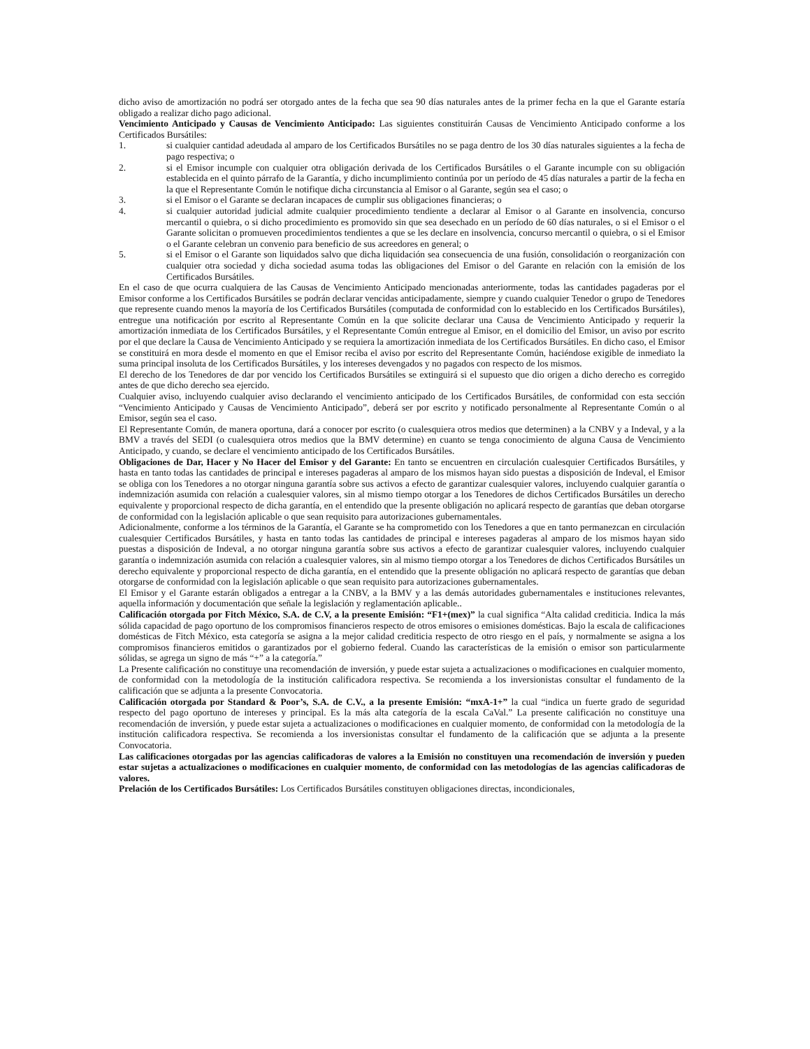dicho aviso de amortización no podrá ser otorgado antes de la fecha que sea 90 días naturales antes de la primer fecha en la que el Garante estaría obligado a realizar dicho pago adicional.
Vencimiento Anticipado y Causas de Vencimiento Anticipado: Las siguientes constituirán Causas de Vencimiento Anticipado conforme a los Certificados Bursátiles:
1. si cualquier cantidad adeudada al amparo de los Certificados Bursátiles no se paga dentro de los 30 días naturales siguientes a la fecha de pago respectiva; o
2. si el Emisor incumple con cualquier otra obligación derivada de los Certificados Bursátiles o el Garante incumple con su obligación establecida en el quinto párrafo de la Garantía, y dicho incumplimiento continúa por un período de 45 días naturales a partir de la fecha en la que el Representante Común le notifique dicha circunstancia al Emisor o al Garante, según sea el caso; o
3. si el Emisor o el Garante se declaran incapaces de cumplir sus obligaciones financieras; o
4. si cualquier autoridad judicial admite cualquier procedimiento tendiente a declarar al Emisor o al Garante en insolvencia, concurso mercantil o quiebra, o si dicho procedimiento es promovido sin que sea desechado en un período de 60 días naturales, o si el Emisor o el Garante solicitan o promueven procedimientos tendientes a que se les declare en insolvencia, concurso mercantil o quiebra, o si el Emisor o el Garante celebran un convenio para beneficio de sus acreedores en general; o
5. si el Emisor o el Garante son liquidados salvo que dicha liquidación sea consecuencia de una fusión, consolidación o reorganización con cualquier otra sociedad y dicha sociedad asuma todas las obligaciones del Emisor o del Garante en relación con la emisión de los Certificados Bursátiles.
En el caso de que ocurra cualquiera de las Causas de Vencimiento Anticipado mencionadas anteriormente, todas las cantidades pagaderas por el Emisor conforme a los Certificados Bursátiles se podrán declarar vencidas anticipadamente, siempre y cuando cualquier Tenedor o grupo de Tenedores que represente cuando menos la mayoría de los Certificados Bursátiles (computada de conformidad con lo establecido en los Certificados Bursátiles), entregue una notificación por escrito al Representante Común en la que solicite declarar una Causa de Vencimiento Anticipado y requerir la amortización inmediata de los Certificados Bursátiles, y el Representante Común entregue al Emisor, en el domicilio del Emisor, un aviso por escrito por el que declare la Causa de Vencimiento Anticipado y se requiera la amortización inmediata de los Certificados Bursátiles. En dicho caso, el Emisor se constituirá en mora desde el momento en que el Emisor reciba el aviso por escrito del Representante Común, haciéndose exigible de inmediato la suma principal insoluta de los Certificados Bursátiles, y los intereses devengados y no pagados con respecto de los mismos.
El derecho de los Tenedores de dar por vencido los Certificados Bursátiles se extinguirá si el supuesto que dio origen a dicho derecho es corregido antes de que dicho derecho sea ejercido.
Cualquier aviso, incluyendo cualquier aviso declarando el vencimiento anticipado de los Certificados Bursátiles, de conformidad con esta sección “Vencimiento Anticipado y Causas de Vencimiento Anticipado”, deberá ser por escrito y notificado personalmente al Representante Común o al Emisor, según sea el caso.
El Representante Común, de manera oportuna, dará a conocer por escrito (o cualesquiera otros medios que determinen) a la CNBV y a Indeval, y a la BMV a través del SEDI (o cualesquiera otros medios que la BMV determine) en cuanto se tenga conocimiento de alguna Causa de Vencimiento Anticipado, y cuando, se declare el vencimiento anticipado de los Certificados Bursátiles.
Obligaciones de Dar, Hacer y No Hacer del Emisor y del Garante: En tanto se encuentren en circulación cualesquier Certificados Bursátiles, y hasta en tanto todas las cantidades de principal e intereses pagaderas al amparo de los mismos hayan sido puestas a disposición de Indeval, el Emisor se obliga con los Tenedores a no otorgar ninguna garantía sobre sus activos a efecto de garantizar cualesquier valores, incluyendo cualquier garantía o indemnización asumida con relación a cualesquier valores, sin al mismo tiempo otorgar a los Tenedores de dichos Certificados Bursátiles un derecho equivalente y proporcional respecto de dicha garantía, en el entendido que la presente obligación no aplicará respecto de garantías que deban otorgarse de conformidad con la legislación aplicable o que sean requisito para autorizaciones gubernamentales.
Adicionalmente, conforme a los términos de la Garantía, el Garante se ha comprometido con los Tenedores a que en tanto permanezcan en circulación cualesquier Certificados Bursátiles, y hasta en tanto todas las cantidades de principal e intereses pagaderas al amparo de los mismos hayan sido puestas a disposición de Indeval, a no otorgar ninguna garantía sobre sus activos a efecto de garantizar cualesquier valores, incluyendo cualquier garantía o indemnización asumida con relación a cualesquier valores, sin al mismo tiempo otorgar a los Tenedores de dichos Certificados Bursátiles un derecho equivalente y proporcional respecto de dicha garantía, en el entendido que la presente obligación no aplicará respecto de garantías que deban otorgarse de conformidad con la legislación aplicable o que sean requisito para autorizaciones gubernamentales.
El Emisor y el Garante estarán obligados a entregar a la CNBV, a la BMV y a las demás autoridades gubernamentales e instituciones relevantes, aquella información y documentación que señale la legislación y reglamentación aplicable..
Calificación otorgada por Fitch México, S.A. de C.V, a la presente Emisión: “F1+(mex)” la cual significa “Alta calidad crediticia. Indica la más sólida capacidad de pago oportuno de los compromisos financieros respecto de otros emisores o emisiones domésticas. Bajo la escala de calificaciones domésticas de Fitch México, esta categoría se asigna a la mejor calidad crediticia respecto de otro riesgo en el país, y normalmente se asigna a los compromisos financieros emitidos o garantizados por el gobierno federal. Cuando las características de la emisión o emisor son particularmente sólidas, se agrega un signo de más “+” a la categoría.”
La Presente calificación no constituye una recomendación de inversión, y puede estar sujeta a actualizaciones o modificaciones en cualquier momento, de conformidad con la metodología de la institución calificadora respectiva. Se recomienda a los inversionistas consultar el fundamento de la calificación que se adjunta a la presente Convocatoria.
Calificación otorgada por Standard & Poor’s, S.A. de C.V., a la presente Emisión: “mxA-1+” la cual “indica un fuerte grado de seguridad respecto del pago oportuno de intereses y principal. Es la más alta categoría de la escala CaVal.” La presente calificación no constituye una recomendación de inversión, y puede estar sujeta a actualizaciones o modificaciones en cualquier momento, de conformidad con la metodología de la institución calificadora respectiva. Se recomienda a los inversionistas consultar el fundamento de la calificación que se adjunta a la presente Convocatoria.
Las calificaciones otorgadas por las agencias calificadoras de valores a la Emisión no constituyen una recomendación de inversión y pueden estar sujetas a actualizaciones o modificaciones en cualquier momento, de conformidad con las metodologías de las agencias calificadoras de valores.
Prelación de los Certificados Bursátiles: Los Certificados Bursátiles constituyen obligaciones directas, incondicionales,